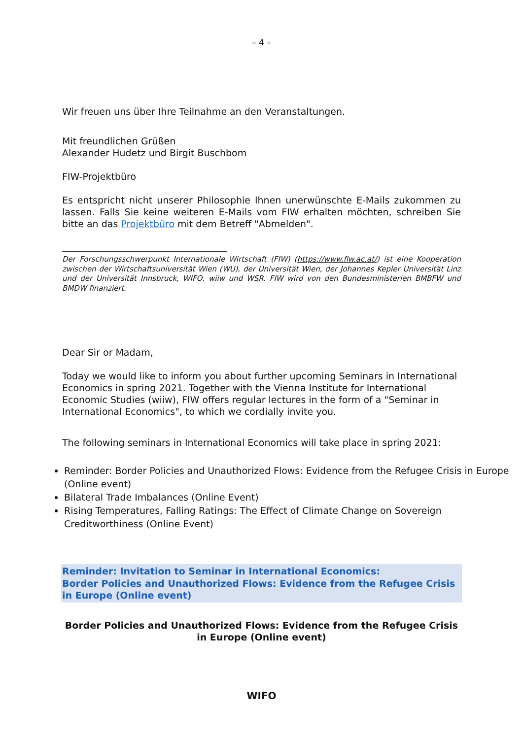– 4 –
Wir freuen uns über Ihre Teilnahme an den Veranstaltungen.
Mit freundlichen Grüßen
Alexander Hudetz und Birgit Buschbom
FIW-Projektbüro
Es entspricht nicht unserer Philosophie Ihnen unerwünschte E-Mails zukommen zu lassen. Falls Sie keine weiteren E-Mails vom FIW erhalten möchten, schreiben Sie bitte an das Projektbüro mit dem Betreff "Abmelden".
Der Forschungsschwerpunkt Internationale Wirtschaft (FIW) (https://www.fiw.ac.at/) ist eine Kooperation zwischen der Wirtschaftsuniversität Wien (WU), der Universität Wien, der Johannes Kepler Universität Linz und der Universität Innsbruck, WIFO, wiiw und WSR. FIW wird von den Bundesministerien BMBFW und BMDW finanziert.
Dear Sir or Madam,
Today we would like to inform you about further upcoming Seminars in International Economics in spring 2021. Together with the Vienna Institute for International Economic Studies (wiiw), FIW offers regular lectures in the form of a "Seminar in International Economics", to which we cordially invite you.
The following seminars in International Economics will take place in spring 2021:
Reminder: Border Policies and Unauthorized Flows: Evidence from the Refugee Crisis in Europe (Online event)
Bilateral Trade Imbalances (Online Event)
Rising Temperatures, Falling Ratings: The Effect of Climate Change on Sovereign Creditworthiness (Online Event)
Reminder: Invitation to Seminar in International Economics:
Border Policies and Unauthorized Flows: Evidence from the Refugee Crisis in Europe (Online event)
Border Policies and Unauthorized Flows: Evidence from the Refugee Crisis in Europe (Online event)
WIFO